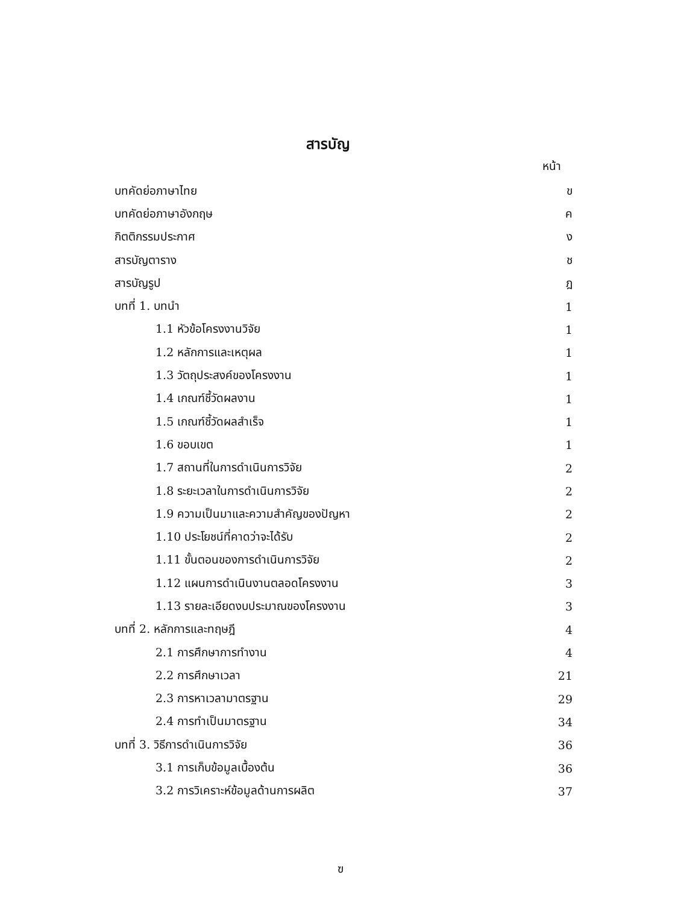สารบัญ
หน้า
| บทคัดย่อภาษาไทย | ข |
| บทคัดย่อภาษาอังกฤษ | ค |
| กิตติกรรมประกาศ | ง |
| สารบัญตาราง | ช |
| สารบัญรูป | ฎ |
| บทที่ 1. บทนำ | 1 |
| 1.1 หัวข้อโครงงานวิจัย | 1 |
| 1.2 หลักการและเหตุผล | 1 |
| 1.3 วัตถุประสงค์ของโครงงาน | 1 |
| 1.4 เกณฑ์ชี้วัดผลงาน | 1 |
| 1.5 เกณฑ์ชี้วัดผลสำเร็จ | 1 |
| 1.6 ขอบเขต | 1 |
| 1.7 สถานที่ในการดำเนินการวิจัย | 2 |
| 1.8 ระยะเวลาในการดำเนินการวิจัย | 2 |
| 1.9 ความเป็นมาและความสำคัญของปัญหา | 2 |
| 1.10 ประโยชน์ที่คาดว่าจะได้รับ | 2 |
| 1.11 ขั้นตอนของการดำเนินการวิจัย | 2 |
| 1.12 แผนการดำเนินงานตลอดโครงงาน | 3 |
| 1.13 รายละเอียดงบประมาณของโครงงาน | 3 |
| บทที่ 2. หลักการและทฤษฎี | 4 |
| 2.1 การศึกษาการทำงาน | 4 |
| 2.2 การศึกษาเวลา | 21 |
| 2.3 การหาเวลามาตรฐาน | 29 |
| 2.4 การทำเป็นมาตรฐาน | 34 |
| บทที่ 3. วิธีการดำเนินการวิจัย | 36 |
| 3.1 การเก็บข้อมูลเบื้องต้น | 36 |
| 3.2 การวิเคราะห์ข้อมูลด้านการผลิต | 37 |
ฃ